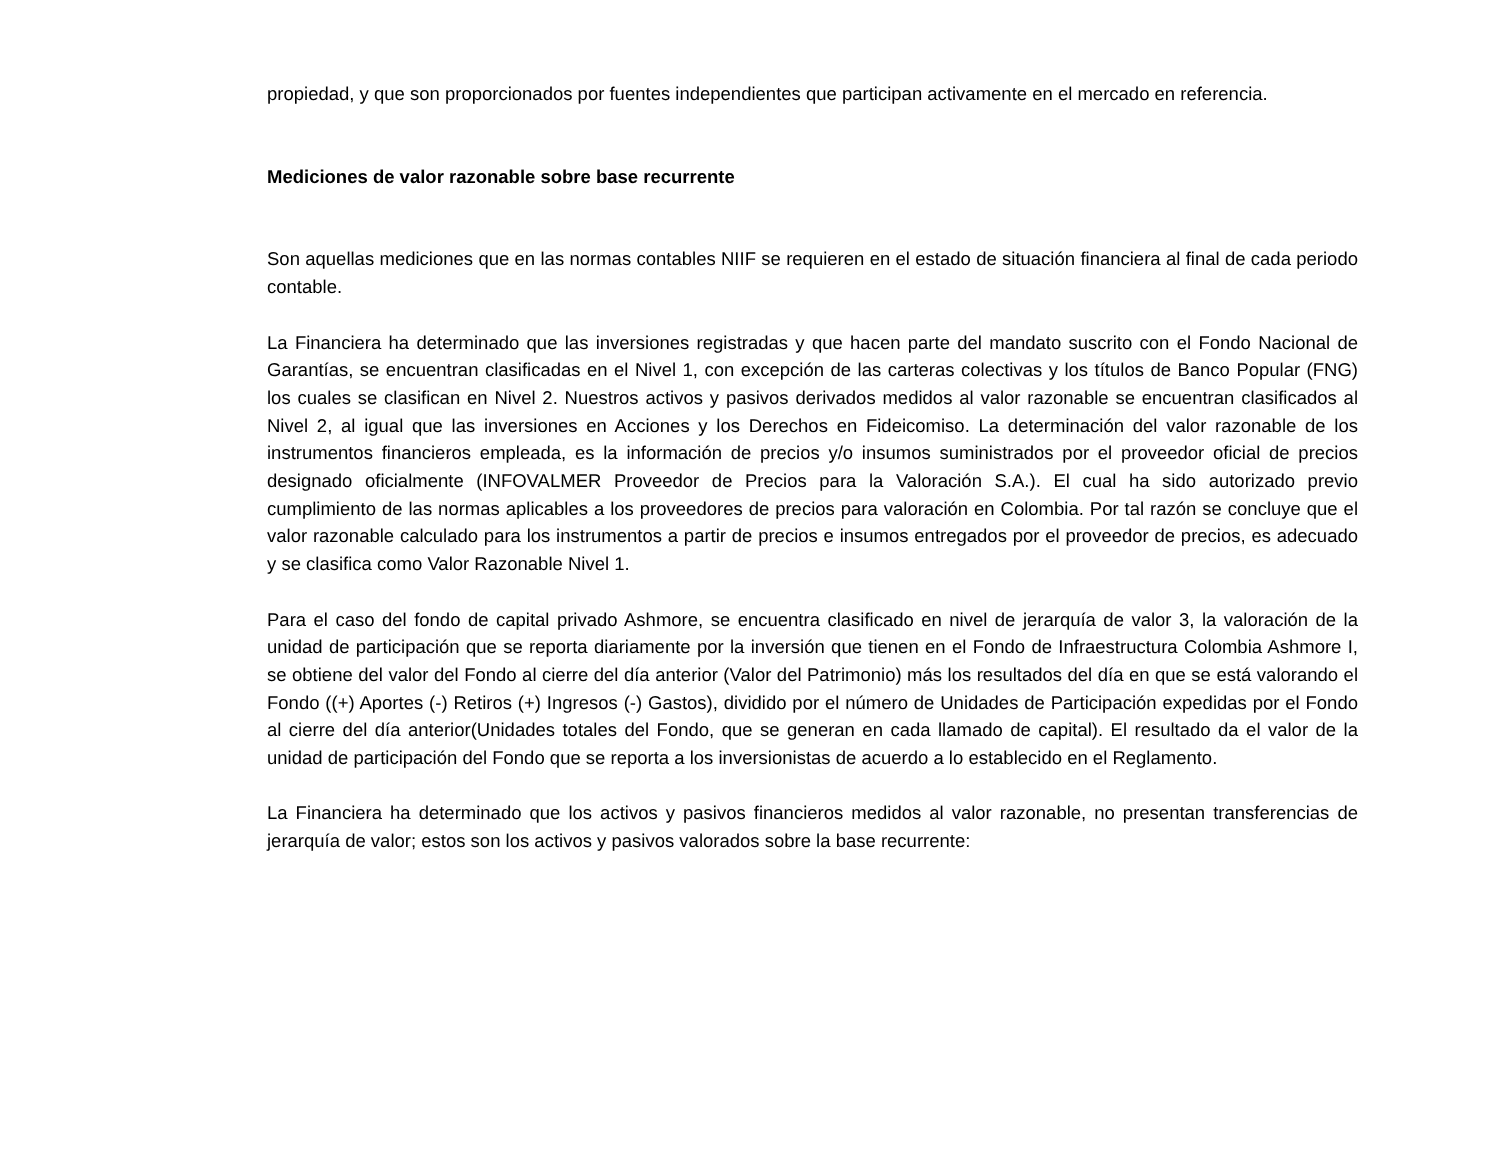propiedad, y que son proporcionados por fuentes independientes que participan activamente en el mercado en referencia.
Mediciones de valor razonable sobre base recurrente
Son aquellas mediciones que en las normas contables NIIF se requieren en el estado de situación financiera al final de cada periodo contable.
La Financiera ha determinado que las inversiones registradas y que hacen parte del mandato suscrito con el Fondo Nacional de Garantías, se encuentran clasificadas en el Nivel 1, con excepción de las carteras colectivas y los títulos de Banco Popular (FNG) los cuales se clasifican en Nivel 2. Nuestros activos y pasivos derivados medidos al valor razonable se encuentran clasificados al Nivel 2, al igual que las inversiones en Acciones y los Derechos en Fideicomiso. La determinación del valor razonable de los instrumentos financieros empleada, es la información de precios y/o insumos suministrados por el proveedor oficial de precios designado oficialmente (INFOVALMER Proveedor de Precios para la Valoración S.A.). El cual ha sido autorizado previo cumplimiento de las normas aplicables a los proveedores de precios para valoración en Colombia. Por tal razón se concluye que el valor razonable calculado para los instrumentos a partir de precios e insumos entregados por el proveedor de precios, es adecuado y se clasifica como Valor Razonable Nivel 1.
Para el caso del fondo de capital privado Ashmore, se encuentra clasificado en nivel de jerarquía de valor 3, la valoración de la unidad de participación que se reporta diariamente por la inversión que tienen en el Fondo de Infraestructura Colombia Ashmore I, se obtiene del valor del Fondo al cierre del día anterior (Valor del Patrimonio) más los resultados del día en que se está valorando el Fondo ((+) Aportes (-) Retiros (+) Ingresos (-) Gastos), dividido por el número de Unidades de Participación expedidas por el Fondo al cierre del día anterior(Unidades totales del Fondo, que se generan en cada llamado de capital). El resultado da el valor de la unidad de participación del Fondo que se reporta a los inversionistas de acuerdo a lo establecido en el Reglamento.
La Financiera ha determinado que los activos y pasivos financieros medidos al valor razonable, no presentan transferencias de jerarquía de valor; estos son los activos y pasivos valorados sobre la base recurrente: